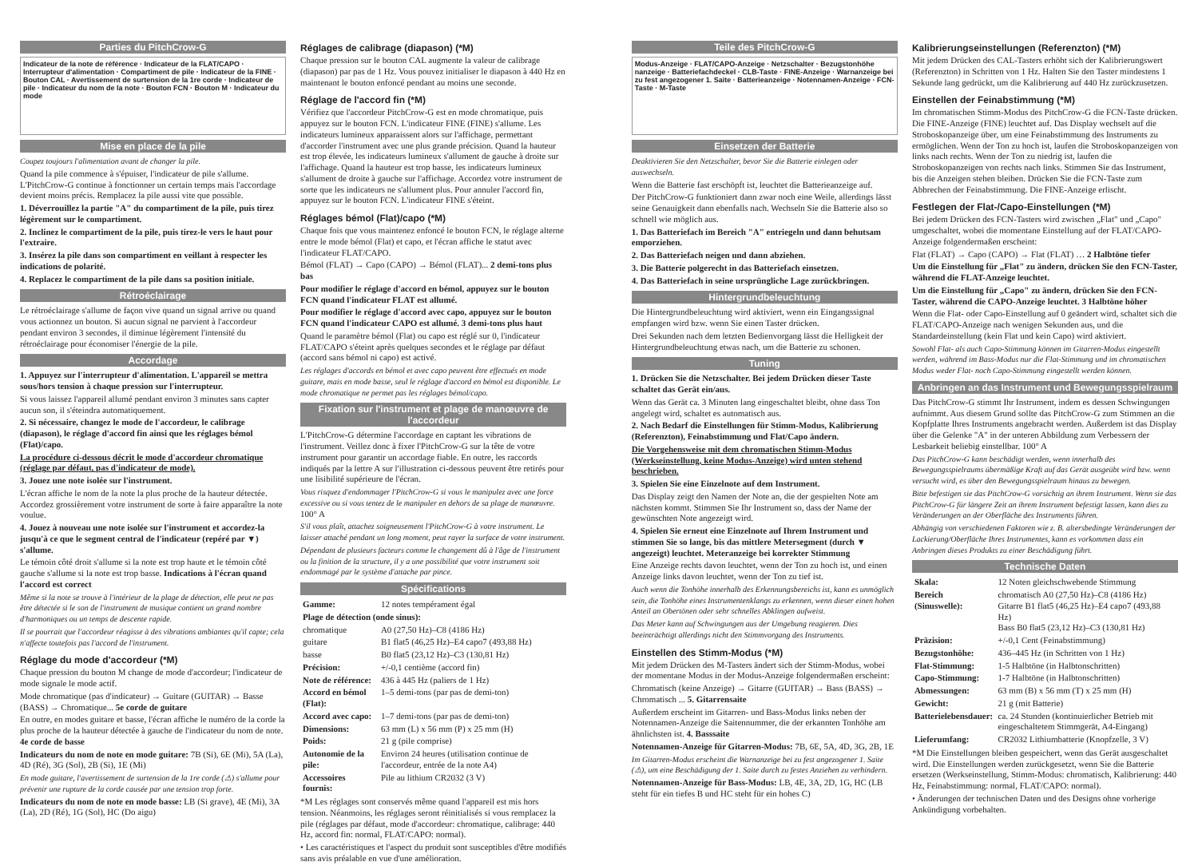Parties du PitchCrow-G
Indicateur de la note de référence · Indicateur de la FLAT/CAPO · Interrupteur d'alimentation · Compartiment de pile · Indicateur de la FINE · Bouton CAL · Avertissement de surtension de la 1re corde · Indicateur de pile · Indicateur du nom de la note · Bouton FCN · Bouton M · Indicateur du mode
Mise en place de la pile
Coupez toujours l'alimentation avant de changer la pile.
Quand la pile commence à s'épuiser, l'indicateur de pile s'allume. L'PitchCrow-G continue à fonctionner un certain temps mais l'accordage devient moins précis. Remplacez la pile aussi vite que possible.
1. Déverrouillez la partie "A" du compartiment de la pile, puis tirez légèrement sur le compartiment.
2. Inclinez le compartiment de la pile, puis tirez-le vers le haut pour l'extraire.
3. Insérez la pile dans son compartiment en veillant à respecter les indications de polarité.
4. Replacez le compartiment de la pile dans sa position initiale.
Rétroéclairage
Le rétroéclairage s'allume de façon vive quand un signal arrive ou quand vous actionnez un bouton. Si aucun signal ne parvient à l'accordeur pendant environ 3 secondes, il diminue légèrement l'intensité du rétroéclairage pour économiser l'énergie de la pile.
Accordage
1. Appuyez sur l'interrupteur d'alimentation. L'appareil se mettra sous/hors tension à chaque pression sur l'interrupteur.
Si vous laissez l'appareil allumé pendant environ 3 minutes sans capter aucun son, il s'éteindra automatiquement.
2. Si nécessaire, changez le mode de l'accordeur, le calibrage (diapason), le réglage d'accord fin ainsi que les réglages bémol (Flat)/capo.
La procédure ci-dessous décrit le mode d'accordeur chromatique (réglage par défaut, pas d'indicateur de mode).
3. Jouez une note isolée sur l'instrument.
L'écran affiche le nom de la note la plus proche de la hauteur détectée. Accordez grossièrement votre instrument de sorte à faire apparaître la note voulue.
4. Jouez à nouveau une note isolée sur l'instrument et accordez-la jusqu'à ce que le segment central de l'indicateur (repéré par ▼) s'allume.
Le témoin côté droit s'allume si la note est trop haute et le témoin côté gauche s'allume si la note est trop basse. Indications à l'écran quand l'accord est correct
Même si la note se trouve à l'intérieur de la plage de détection, elle peut ne pas être détectée si le son de l'instrument de musique contient un grand nombre d'harmoniques ou un temps de descente rapide.
Il se pourrait que l'accordeur réagisse à des vibrations ambiantes qu'il capte; cela n'affecte toutefois pas l'accord de l'instrument.
Réglage du mode d'accordeur (*M)
Chaque pression du bouton M change de mode d'accordeur; l'indicateur de mode signale le mode actif.
Mode chromatique (pas d'indicateur) → Guitare (GUITAR) → Basse (BASS) → Chromatique... 5e corde de guitare
En outre, en modes guitare et basse, l'écran affiche le numéro de la corde la plus proche de la hauteur détectée à gauche de l'indicateur du nom de note. 4e corde de basse
Indicateurs du nom de note en mode guitare: 7B (Si), 6E (Mi), 5A (La), 4D (Ré), 3G (Sol), 2B (Si), 1E (Mi)
En mode guitare, l'avertissement de surtension de la 1re corde (⚠) s'allume pour prévenir une rupture de la corde causée par une tension trop forte.
Indicateurs du nom de note en mode basse: LB (Si grave), 4E (Mi), 3A (La), 2D (Ré), 1G (Sol), HC (Do aigu)
Réglages de calibrage (diapason) (*M)
Chaque pression sur le bouton CAL augmente la valeur de calibrage (diapason) par pas de 1 Hz. Vous pouvez initialiser le diapason à 440 Hz en maintenant le bouton enfoncé pendant au moins une seconde.
Réglage de l'accord fin (*M)
Vérifiez que l'accordeur PitchCrow-G est en mode chromatique, puis appuyez sur le bouton FCN. L'indicateur FINE (FINE) s'allume. Les indicateurs lumineux apparaissent alors sur l'affichage, permettant d'accorder l'instrument avec une plus grande précision. Quand la hauteur est trop élevée, les indicateurs lumineux s'allument de gauche à droite sur l'affichage. Quand la hauteur est trop basse, les indicateurs lumineux s'allument de droite à gauche sur l'affichage. Accordez votre instrument de sorte que les indicateurs ne s'allument plus. Pour annuler l'accord fin, appuyez sur le bouton FCN. L'indicateur FINE s'éteint.
Réglages bémol (Flat)/capo (*M)
Chaque fois que vous maintenez enfoncé le bouton FCN, le réglage alterne entre le mode bémol (Flat) et capo, et l'écran affiche le statut avec l'indicateur FLAT/CAPO.
Bémol (FLAT) → Capo (CAPO) → Bémol (FLAT)... 2 demi-tons plus bas
Pour modifier le réglage d'accord en bémol, appuyez sur le bouton FCN quand l'indicateur FLAT est allumé.
Pour modifier le réglage d'accord avec capo, appuyez sur le bouton FCN quand l'indicateur CAPO est allumé. 3 demi-tons plus haut
Quand le paramètre bémol (Flat) ou capo est réglé sur 0, l'indicateur FLAT/CAPO s'éteint après quelques secondes et le réglage par défaut (accord sans bémol ni capo) est activé.
Les réglages d'accords en bémol et avec capo peuvent être effectués en mode guitare, mais en mode basse, seul le réglage d'accord en bémol est disponible. Le mode chromatique ne permet pas les réglages bémol/capo.
Fixation sur l'instrument et plage de manœuvre de l'accordeur
L'PitchCrow-G détermine l'accordage en captant les vibrations de l'instrument. Veillez donc à fixer l'PitchCrow-G sur la tête de votre instrument pour garantir un accordage fiable. En outre, les raccords indiqués par la lettre A sur l'illustration ci-dessous peuvent être retirés pour une lisibilité supérieure de l'écran.
Vous risquez d'endommager l'PitchCrow-G si vous le manipulez avec une force excessive ou si vous tentez de le manipuler en dehors de sa plage de manœuvre. 100° A
S'il vous plaît, attachez soigneusement l'PitchCrow-G à votre instrument. Le laisser attaché pendant un long moment, peut rayer la surface de votre instrument.
Dépendant de plusieurs facteurs comme le changement dû à l'âge de l'instrument ou la finition de la structure, il y a une possibilité que votre instrument soit endommagé par le système d'attache par pince.
Spécifications
| Gamme: | 12 notes tempérament égal |
| Plage de détection (onde sinus): | |
| chromatique | A0 (27,50 Hz)–C8 (4186 Hz) |
| guitare | B1 flat5 (46,25 Hz)–E4 capo7 (493,88 Hz) |
| basse | B0 flat5 (23,12 Hz)–C3 (130,81 Hz) |
| Précision: | +/-0,1 centième (accord fin) |
| Note de référence: | 436 à 445 Hz (paliers de 1 Hz) |
| Accord en bémol (Flat): | 1–5 demi-tons (par pas de demi-ton) |
| Accord avec capo: | 1–7 demi-tons (par pas de demi-ton) |
| Dimensions: | 63 mm (L) x 56 mm (P) x 25 mm (H) |
| Poids: | 21 g (pile comprise) |
| Autonomie de la pile: | Environ 24 heures (utilisation continue de l'accordeur, entrée de la note A4) |
| Accessoires fournis: | Pile au lithium CR2032 (3 V) |
*M Les réglages sont conservés même quand l'appareil est mis hors tension. Néanmoins, les réglages seront réinitialisés si vous remplacez la pile (réglages par défaut, mode d'accordeur: chromatique, calibrage: 440 Hz, accord fin: normal, FLAT/CAPO: normal).
• Les caractéristiques et l'aspect du produit sont susceptibles d'être modifiés sans avis préalable en vue d'une amélioration.
Teile des PitchCrow-G
Modus-Anzeige · FLAT/CAPO-Anzeige · Netzschalter · Bezugstonhöhe nanzeige · Batteriefachdeckel · CLB-Taste · FINE-Anzeige · Warnanzeige bei zu fest angezogener 1. Saite · Batterieanzeige · Notennamen-Anzeige · FCN-Taste · M-Taste
Einsetzen der Batterie
Deaktivieren Sie den Netzschalter, bevor Sie die Batterie einlegen oder auswechseln.
Wenn die Batterie fast erschöpft ist, leuchtet die Batterieanzeige auf.
Der PitchCrow-G funktioniert dann zwar noch eine Weile, allerdings lässt seine Genauigkeit dann ebenfalls nach. Wechseln Sie die Batterie also so schnell wie möglich aus.
1. Das Batteriefach im Bereich "A" entriegeln und dann behutsam emporziehen.
2. Das Batteriefach neigen und dann abziehen.
3. Die Batterie polgerecht in das Batteriefach einsetzen.
4. Das Batteriefach in seine ursprüngliche Lage zurückbringen.
Hintergrundbeleuchtung
Die Hintergrundbeleuchtung wird aktiviert, wenn ein Eingangssignal empfangen wird bzw. wenn Sie einen Taster drücken.
Drei Sekunden nach dem letzten Bedienvorgang lässt die Helligkeit der Hintergrundbeleuchtung etwas nach, um die Batterie zu schonen.
Tuning
1. Drücken Sie die Netzschalter. Bei jedem Drücken dieser Taste schaltet das Gerät ein/aus.
Wenn das Gerät ca. 3 Minuten lang eingeschaltet bleibt, ohne dass Ton angelegt wird, schaltet es automatisch aus.
2. Nach Bedarf die Einstellungen für Stimm-Modus, Kalibrierung (Referenzton), Feinabstimmung und Flat/Capo ändern.
Die Vorgehensweise mit dem chromatischen Stimm-Modus (Werkseinstellung, keine Modus-Anzeige) wird unten stehend beschrieben.
3. Spielen Sie eine Einzelnote auf dem Instrument.
Das Display zeigt den Namen der Note an, die der gespielten Note am nächsten kommt. Stimmen Sie Ihr Instrument so, dass der Name der gewünschten Note angezeigt wird.
4. Spielen Sie erneut eine Einzelnote auf Ihrem Instrument und stimmen Sie so lange, bis das mittlere Metersegment (durch ▼ angezeigt) leuchtet. Meteranzeige bei korrekter Stimmung
Eine Anzeige rechts davon leuchtet, wenn der Ton zu hoch ist, und einen Anzeige links davon leuchtet, wenn der Ton zu tief ist.
Auch wenn die Tonhöhe innerhalb des Erkennungsbereichs ist, kann es unmöglich sein, die Tonhöhe eines Instrumentenklangs zu erkennen, wenn dieser einen hohen Anteil an Obertönen oder sehr schnelles Abklingen aufweist.
Das Meter kann auf Schwingungen aus der Umgebung reagieren. Dies beeinträchtigt allerdings nicht den Stimmvorgang des Instruments.
Einstellen des Stimm-Modus (*M)
Mit jedem Drücken des M-Tasters ändert sich der Stimm-Modus, wobei der momentane Modus in der Modus-Anzeige folgendermaßen erscheint:
Chromatisch (keine Anzeige) → Gitarre (GUITAR) → Bass (BASS) → Chromatisch ... 5. Gitarrensaite
Außerdem erscheint im Gitarren- und Bass-Modus links neben der Notennamen-Anzeige die Saitennummer, die der erkannten Tonhöhe am ähnlichsten ist. 4. Basssaite
Notennamen-Anzeige für Gitarren-Modus: 7B, 6E, 5A, 4D, 3G, 2B, 1E
Im Gitarren-Modus erscheint die Warnanzeige bei zu fest angezogener 1. Saite (⚠), um eine Beschädigung der 1. Saite durch zu festes Anziehen zu verhindern.
Notennamen-Anzeige für Bass-Modus: LB, 4E, 3A, 2D, 1G, HC (LB steht für ein tiefes B und HC steht für ein hohes C)
Kalibrierungseinstellungen (Referenzton) (*M)
Mit jedem Drücken des CAL-Tasters erhöht sich der Kalibrierungswert (Referenzton) in Schritten von 1 Hz. Halten Sie den Taster mindestens 1 Sekunde lang gedrückt, um die Kalibrierung auf 440 Hz zurückzusetzen.
Einstellen der Feinabstimmung (*M)
Im chromatischen Stimm-Modus des PitchCrow-G die FCN-Taste drücken. Die FINE-Anzeige (FINE) leuchtet auf. Das Display wechselt auf die Stroboskopanzeige über, um eine Feinabstimmung des Instruments zu ermöglichen. Wenn der Ton zu hoch ist, laufen die Stroboskopanzeigen von links nach rechts. Wenn der Ton zu niedrig ist, laufen die Stroboskopanzeigen von rechts nach links. Stimmen Sie das Instrument, bis die Anzeigen stehen bleiben. Drücken Sie die FCN-Taste zum Abbrechen der Feinabstimmung. Die FINE-Anzeige erlischt.
Festlegen der Flat-/Capo-Einstellungen (*M)
Bei jedem Drücken des FCN-Tasters wird zwischen „Flat" und „Capo" umgeschaltet, wobei die momentane Einstellung auf der FLAT/CAPO-Anzeige folgendermaßen erscheint:
Flat (FLAT) → Capo (CAPO) → Flat (FLAT) … 2 Halbtöne tiefer
Um die Einstellung für „Flat" zu ändern, drücken Sie den FCN-Taster, während die FLAT-Anzeige leuchtet.
Um die Einstellung für „Capo" zu ändern, drücken Sie den FCN-Taster, während die CAPO-Anzeige leuchtet. 3 Halbtöne höher
Wenn die Flat- oder Capo-Einstellung auf 0 geändert wird, schaltet sich die FLAT/CAPO-Anzeige nach wenigen Sekunden aus, und die Standardeinstellung (kein Flat und kein Capo) wird aktiviert.
Sowohl Flat- als auch Capo-Stimmung können im Gitarren-Modus eingestellt werden, während im Bass-Modus nur die Flat-Stimmung und im chromatischen Modus weder Flat- noch Capo-Stimmung eingestellt werden können.
Anbringen an das Instrument und Bewegungsspielraum
Das PitchCrow-G stimmt Ihr Instrument, indem es dessen Schwingungen aufnimmt. Aus diesem Grund sollte das PitchCrow-G zum Stimmen an die Kopfplatte Ihres Instruments angebracht werden. Außerdem ist das Display über die Gelenke "A" in der unteren Abbildung zum Verbessern der Lesbarkeit beliebig einstellbar. 100° A
Das PitchCrow-G kann beschädigt werden, wenn innerhalb des Bewegungsspielraums übermäßige Kraft auf das Gerät ausgeübt wird bzw. wenn versucht wird, es über den Bewegungsspielraum hinaus zu bewegen.
Bitte befestigen sie das PitchCrow-G vorsichtig an ihrem Instrument. Wenn sie das PitchCrow-G für längere Zeit an ihrem Instrument befestigt lassen, kann dies zu Veränderungen an der Oberfläche des Instruments führen.
Abhängig von verschiedenen Faktoren wie z. B. altersbedingte Veränderungen der Lackierung/Oberfläche Ihres Instrumentes, kann es vorkommen dass ein Anbringen dieses Produkts zu einer Beschädigung führt.
Technische Daten
| Skala: | 12 Noten gleichschwebende Stimmung |
| Bereich (Sinuswelle): | chromatisch A0 (27,50 Hz)–C8 (4186 Hz) Gitarre B1 flat5 (46,25 Hz)–E4 capo7 (493,88 Hz) Bass B0 flat5 (23,12 Hz)–C3 (130,81 Hz) |
| Präzision: | +/-0,1 Cent (Feinabstimmung) |
| Bezugstonhöhe: | 436–445 Hz (in Schritten von 1 Hz) |
| Flat-Stimmung: | 1-5 Halbtöne (in Halbtonschritten) |
| Capo-Stimmung: | 1-7 Halbtöne (in Halbtonschritten) |
| Abmessungen: | 63 mm (B) x 56 mm (T) x 25 mm (H) |
| Gewicht: | 21 g (mit Batterie) |
| Batterielebensdauer: | ca. 24 Stunden (kontinuierlicher Betrieb mit eingeschaltetem Stimmgerät, A4-Eingang) |
| Lieferumfang: | CR2032 Lithiumbatterie (Knopfzelle, 3 V) |
*M Die Einstellungen bleiben gespeichert, wenn das Gerät ausgeschaltet wird. Die Einstellungen werden zurückgesetzt, wenn Sie die Batterie ersetzen (Werkseinstellung, Stimm-Modus: chromatisch, Kalibrierung: 440 Hz, Feinabstimmung: normal, FLAT/CAPO: normal).
• Änderungen der technischen Daten und des Designs ohne vorherige Ankündigung vorbehalten.